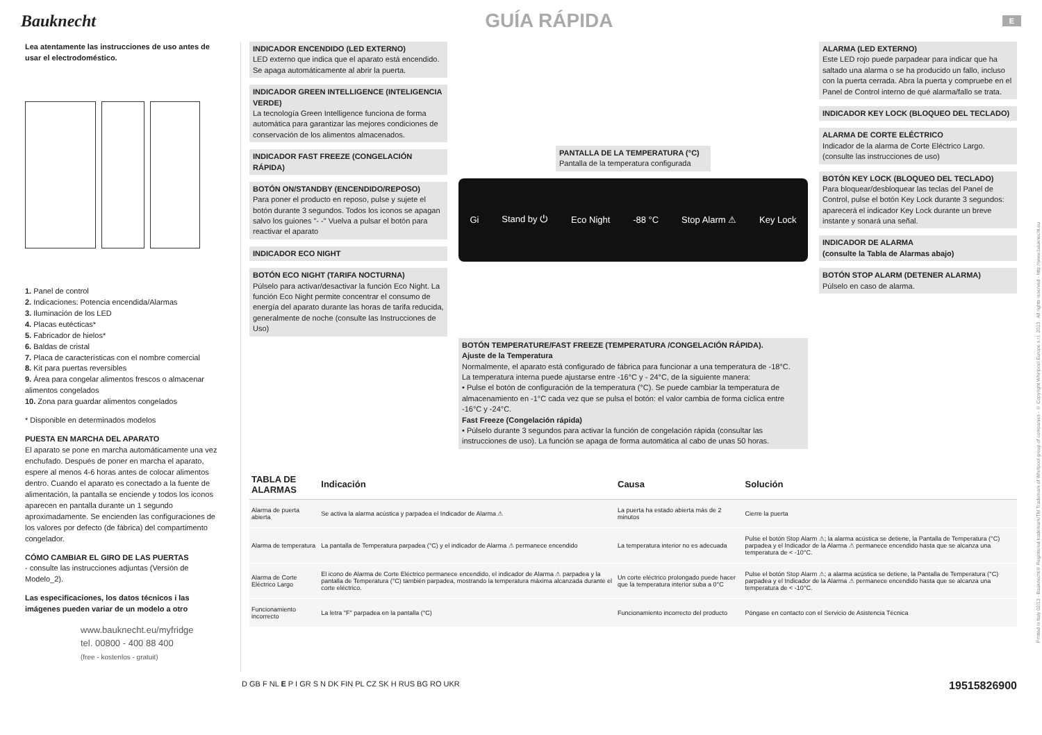Bauknecht GUÍA RÁPIDA E
Lea atentamente las instrucciones de uso antes de usar el electrodoméstico.
1. Panel de control
2. Indicaciones: Potencia encendida/Alarmas
3. Iluminación de los LED
4. Placas eutécticas*
5. Fabricador de hielos*
6. Baldas de cristal
7. Placa de características con el nombre comercial
8. Kit para puertas reversibles
9. Área para congelar alimentos frescos o almacenar alimentos congelados
10. Zona para guardar alimentos congelados
* Disponible en determinados modelos
PUESTA EN MARCHA DEL APARATO
El aparato se pone en marcha automáticamente una vez enchufado. Después de poner en marcha el aparato, espere al menos 4-6 horas antes de colocar alimentos dentro. Cuando el aparato es conectado a la fuente de alimentación, la pantalla se enciende y todos los iconos aparecen en pantalla durante un 1 segundo aproximadamente. Se encienden las configuraciones de los valores por defecto (de fábrica) del compartimento congelador.
CÓMO CAMBIAR EL GIRO DE LAS PUERTAS
- consulte las instrucciones adjuntas (Versión de Modelo_2).
Las especificaciones, los datos técnicos i las imágenes pueden variar de un modelo a otro
www.bauknecht.eu/myfridge
tel. 00800 - 400 88 400
(free - kostenlos - gratuit)
INDICADOR ENCENDIDO (LED EXTERNO)
LED externo que indica que el aparato está encendido. Se apaga automáticamente al abrir la puerta.
INDICADOR GREEN INTELLIGENCE (INTELIGENCIA VERDE)
La tecnología Green Intelligence funciona de forma automática para garantizar las mejores condiciones de conservación de los alimentos almacenados.
INDICADOR FAST FREEZE (CONGELACIÓN RÁPIDA)
BOTÓN ON/STANDBY (ENCENDIDO/REPOSO)
Para poner el producto en reposo, pulse y sujete el botón durante 3 segundos. Todos los iconos se apagan salvo los guiones "- -" Vuelva a pulsar el botón para reactivar el aparato
INDICADOR ECO NIGHT
BOTÓN ECO NIGHT (TARIFA NOCTURNA)
Púlselo para activar/desactivar la función Eco Night. La función Eco Night permite concentrar el consumo de energía del aparato durante las horas de tarifa reducida, generalmente de noche (consulte las Instrucciones de Uso)
PANTALLA DE LA TEMPERATURA (°C)
Pantalla de la temperatura configurada
Gi Stand by ⏻ Eco Night -88 °C Stop Alarm ⚠ Key Lock
Fast Freeze 3"
BOTÓN TEMPERATURE/FAST FREEZE (TEMPERATURA /CONGELACIÓN RÁPIDA).
Ajuste de la Temperatura
Normalmente, el aparato está configurado de fábrica para funcionar a una temperatura de -18°C.
La temperatura interna puede ajustarse entre -16°C y - 24°C, de la siguiente manera:
• Pulse el botón de configuración de la temperatura (°C). Se puede cambiar la temperatura de almacenamiento en -1°C cada vez que se pulsa el botón: el valor cambia de forma cíclica entre -16°C y -24°C.
Fast Freeze (Congelación rápida)
• Púlselo durante 3 segundos para activar la función de congelación rápida (consultar las instrucciones de uso). La función se apaga de forma automática al cabo de unas 50 horas.
ALARMA (LED EXTERNO)
Este LED rojo puede parpadear para indicar que ha saltado una alarma o se ha producido un fallo, incluso con la puerta cerrada. Abra la puerta y compruebe en el Panel de Control interno de qué alarma/fallo se trata.
INDICADOR KEY LOCK (BLOQUEO DEL TECLADO)
ALARMA DE CORTE ELÉCTRICO
Indicador de la alarma de Corte Eléctrico Largo. (consulte las instrucciones de uso)
BOTÓN KEY LOCK (BLOQUEO DEL TECLADO)
Para bloquear/desbloquear las teclas del Panel de Control, pulse el botón Key Lock durante 3 segundos: aparecerá el indicador Key Lock durante un breve instante y sonará una señal.
INDICADOR DE ALARMA
(consulte la Tabla de Alarmas abajo)
BOTÓN STOP ALARM (DETENER ALARMA)
Púlselo en caso de alarma.
| TABLA DE ALARMAS | Indicación | Causa | Solución |
| --- | --- | --- | --- |
| Alarma de puerta abierta | Se activa la alarma acústica y parpadea el Indicador de Alarma ⚠ | La puerta ha estado abierta más de 2 minutos | Cierre la puerta |
| Alarma de temperatura | La pantalla de Temperatura parpadea (°C) y el indicador de Alarma ⚠ permanece encendido | La temperatura interior no es adecuada | Pulse el botón Stop Alarm ⚠; la alarma acústica se detiene, la Pantalla de Temperatura (°C) parpadea y el Indicador de la Alarma ⚠ permanece encendido hasta que se alcanza una temperatura de < -10°C. |
| Alarma de Corte Eléctrico Largo | El icono de Alarma de Corte Eléctrico permanece encendido, el indicador de Alarma ⚠ parpadea y la pantalla de Temperatura (°C) también parpadea, mostrando la temperatura máxima alcanzada durante el corte eléctrico. | Un corte eléctrico prolongado puede hacer que la temperatura interior suba a 0°C | Pulse el botón Stop Alarm ⚠; a alarma acústica se detiene, la Pantalla de Temperatura (°C) parpadea y el Indicador de la Alarma ⚠ permanece encendido hasta que se alcanza una temperatura de < -10°C. |
| Funcionamiento incorrecto | La letra "F" parpadea en la pantalla (°C) | Funcionamiento incorrecto del producto | Póngase en contacto con el Servicio de Asistencia Técnica |
D GB F NL E P I GR S N DK FIN PL CZ SK H RUS BG RO UKR 19515826900
Printed in Italy 02/13 - Bauknecht® Registered trademark/TM Trademark of Whirlpool group of companies - © Copyright Whirlpool Europe s.r.l. 2013 . All rights reserved - http://www.bauknecht.eu